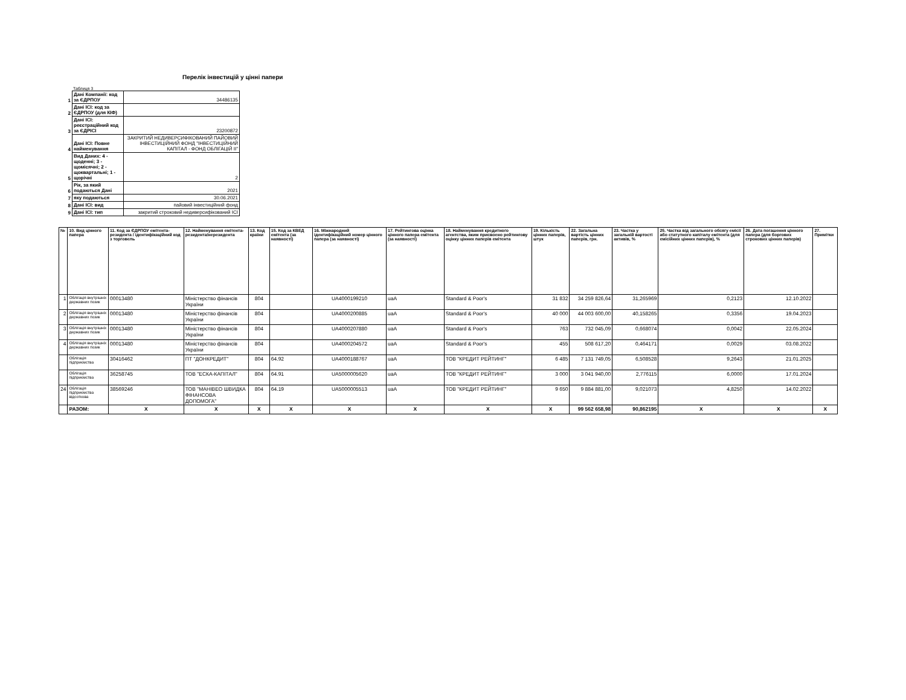Перелік інвестицій у цінні папери
Таблиця 3
| 1 | Дані Компанії: код за ЄДРПОУ | 34486135 |
| 2 | Дані ІСІ: код за ЄДРПОУ (для КІФ) | |
| 3 | Дані ІСІ: реєстраційний код за ЄДРІСІ | 23200872 |
| 4 | Дані ІСІ: Повне найменування | ЗАКРИТИЙ НЕДИВЕРСИФІКОВАНИЙ ПАЙОВИЙ ІНВЕСТИЦІЙНИЙ ФОНД "ІНВЕСТИЦІЙНИЙ КАПІТАЛ - ФОНД ОБЛІГАЦІЙ ІІ" |
| 5 | Вид Даних: 4 - щоденні; 3 - щомісячні; 2 - щоквартальні; 1 - щорічні | 2 |
| 6 | Рік, за який подаються Дані | 2021 |
| 7 | яку подаються | 30.06.2021 |
| 8 | Дані ІСІ: вид | пайовий інвестиційний фонд |
| 9 | Дані ІСІ: тип | закритий строковий недиверсифікований ІСІ |
| № | 10. Вид цінного папера | 11. Код за ЄДРПОУ емітента-резидента / ідентифікаційний код з торговель | 12. Найменування емітента-резидента/нерезидента | 13. Код країни | 15. Код за КВЕД емітента (за наявності) | 16. Міжнародний ідентифікаційний номер цінного папера (за наявності) | 17. Рейтингова оцінка цінного папера емітента (за наявності) | 18. Найменування кредитного агентства, яким присвоено рейтингову оцінку цінних паперів емітента | 19. Кількість цінних паперів, штук | 22. Загальна вартість цінних паперів, грн. | 23. Частка у загальній вартості активів, % | 25. Частка від загального обсягу емісії або статутного капіталу емітента (для емісійних цінних паперів), % | 26. Дата погашення цінного папера (для боргових строкових цінних паперів) | 27. Примітки |
| --- | --- | --- | --- | --- | --- | --- | --- | --- | --- | --- | --- | --- | --- | --- |
| 1 | Облігація внутрішніх державних позик | 00013480 | Міністерство фінансів України | 804 | | UA4000199210 | uaA | Standard & Poor's | 31 832 | 34 259 826,64 | 31,265969 | 0,2123 | 12.10.2022 | |
| 2 | Облігація внутрішніх державних позик | 00013480 | Міністерство фінансів України | 804 | | UA4000200885 | uaA | Standard & Poor's | 40 000 | 44 003 600,00 | 40,158265 | 0,3356 | 19.04.2023 | |
| 3 | Облігація внутрішніх державних позик | 00013480 | Міністерство фінансів України | 804 | | UA4000207880 | uaA | Standard & Poor's | 763 | 732 045,09 | 0,668074 | 0,0042 | 22.05.2024 | |
| 4 | Облігація внутрішніх державних позик | 00013480 | Міністерство фінансів України | 804 | | UA4000204572 | uaA | Standard & Poor's | 455 | 508 617,20 | 0,464171 | 0,0029 | 03.08.2022 | |
| | Облігація підприємства | 30416462 | ПТ "ДОНКРЕДИТ" | 804 | 64.92 | UA4000188767 | uaA | ТОВ "КРЕДИТ РЕЙТИНГ" | 6 485 | 7 131 749,05 | 6,508528 | 9,2643 | 21.01.2025 | |
| | Облігація підприємства | 36258745 | ТОВ "ЕСКА-КАПІТАЛ" | 804 | 64.91 | UA5000005620 | uaA | ТОВ "КРЕДИТ РЕЙТИНГ" | 3 000 | 3 041 940,00 | 2,776115 | 6,0000 | 17.01.2024 | |
| 24 | Облігація підприємства відсоткова | 38569246 | ТОВ "МАНІВЕО ШВИДКА ФІНАНСОВА ДОПОМОГА" | 804 | 64.19 | UA5000005513 | uaA | ТОВ "КРЕДИТ РЕЙТИНГ" | 9 650 | 9 884 881,00 | 9,021073 | 4,8250 | 14.02.2022 | |
| | РАЗОМ: | X | X | X | X | X | X | X | X | 99 562 658,98 | 90,862195 | X | X | X |